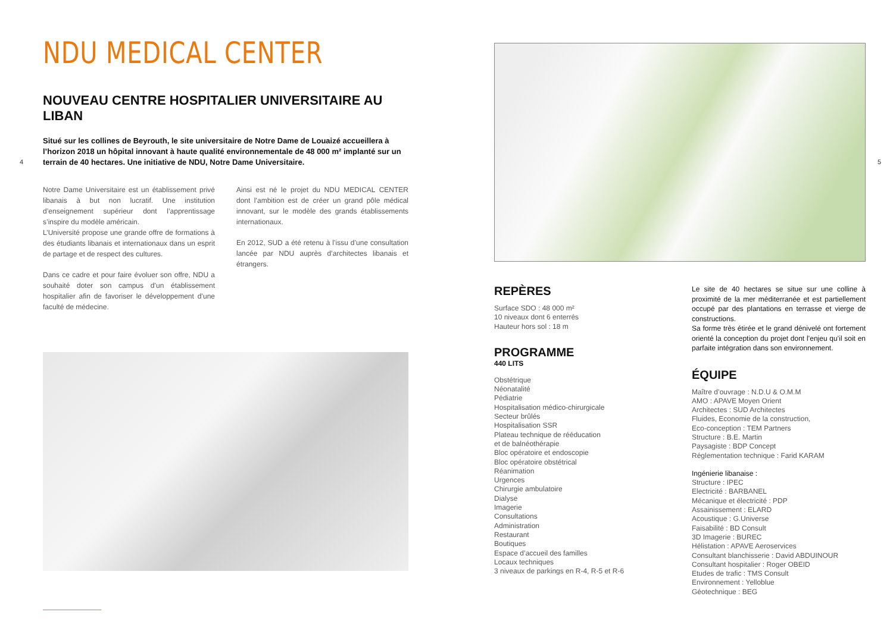4 5
NDU MEDICAL CENTER
NOUVEAU CENTRE HOSPITALIER UNIVERSITAIRE AU LIBAN
Situé sur les collines de Beyrouth, le site universitaire de Notre Dame de Louaizé accueillera à l’horizon 2018 un hôpital innovant à haute qualité environnementale de 48 000 m² implanté sur un terrain de 40 hectares. Une initiative de NDU, Notre Dame Universitaire.
Notre Dame Universitaire est un établissement privé libanais à but non lucratif. Une institution d’enseignement supérieur dont l’apprentissage s’inspire du modèle américain.
L’Université propose une grande offre de formations à des étudiants libanais et internationaux dans un esprit de partage et de respect des cultures.
Dans ce cadre et pour faire évoluer son offre, NDU a souhaité doter son campus d’un établissement hospitalier afin de favoriser le développement d’une faculté de médecine.
Ainsi est né le projet du NDU MEDICAL CENTER dont l’ambition est de créer un grand pôle médical innovant, sur le modèle des grands établissements internationaux.
En 2012, SUD a été retenu à l’issu d’une consultation lancée par NDU auprès d’architectes libanais et étrangers.
REPÈRES
Surface SDO : 48 000 m²
10 niveaux dont 6 enterrés
Hauteur hors sol : 18 m
PROGRAMME
440 LITS
Obstétrique
Néonatalité
Pédiatrie
Hospitalisation médico-chirurgicale
Secteur brûlés
Hospitalisation SSR
Plateau technique de rééducation
et de balnéothérapie
Bloc opératoire et endoscopie
Bloc opératoire obstétrical
Réanimation
Urgences
Chirurgie ambulatoire
Dialyse
Imagerie
Consultations
Administration
Restaurant
Boutiques
Espace d’accueil des familles
Locaux techniques
3 niveaux de parkings en R-4, R-5 et R-6
Le site de 40 hectares se situe sur une colline à proximité de la mer méditerranée et est partiellement occupé par des plantations en terrasse et vierge de constructions.
Sa forme très étirée et le grand dénivelé ont fortement orienté la conception du projet dont l’enjeu qu’il soit en parfaite intégration dans son environnement.
ÉQUIPE
Maître d’ouvrage : N.D.U & O.M.M
AMO : APAVE Moyen Orient
Architectes : SUD Architectes
Fluides, Economie de la construction,
Eco-conception : TEM Partners
Structure : B.E. Martin
Paysagiste : BDP Concept
Réglementation technique : Farid KARAM
Ingénierie libanaise :
Structure : IPEC
Electricité : BARBANEL
Mécanique et électricité : PDP
Assainissement : ELARD
Acoustique : G.Universe
Faisabilité : BD Consult
3D Imagerie : BUREC
Hélistation : APAVE Aeroservices
Consultant blanchisserie : David ABDUINOUR
Consultant hospitalier : Roger OBEID
Etudes de trafic : TMS Consult
Environnement : Yelloblue
Géotechnique : BEG